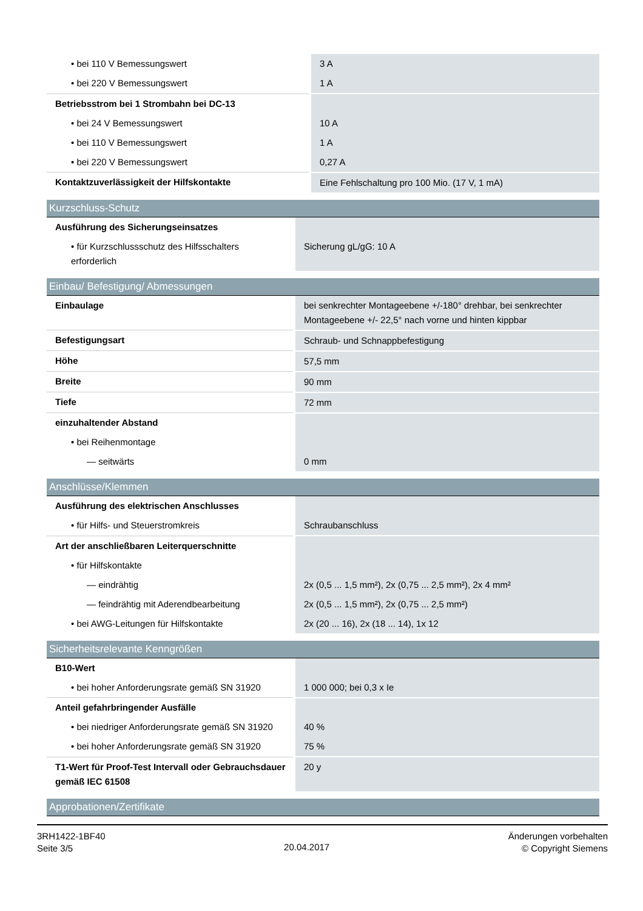| • bei 110 V Bemessungswert | 3 A |
| • bei 220 V Bemessungswert | 1 A |
| Betriebsstrom bei 1 Strombahn bei DC-13 | |
| • bei 24 V Bemessungswert | 10 A |
| • bei 110 V Bemessungswert | 1 A |
| • bei 220 V Bemessungswert | 0,27 A |
| Kontaktzuverlässigkeit der Hilfskontakte | Eine Fehlschaltung pro 100 Mio. (17 V, 1 mA) |
Kurzschluss-Schutz
| Ausführung des Sicherungseinsatzes | |
| • für Kurzschlussschutz des Hilfsschalters erforderlich | Sicherung gL/gG: 10 A |
Einbau/ Befestigung/ Abmessungen
| Einbaulage | bei senkrechter Montageebene +/-180° drehbar, bei senkrechter Montageebene +/- 22,5° nach vorne und hinten kippbar |
| Befestigungsart | Schraub- und Schnappbefestigung |
| Höhe | 57,5 mm |
| Breite | 90 mm |
| Tiefe | 72 mm |
| einzuhaltender Abstand | |
| • bei Reihenmontage | |
| — seitwärts | 0 mm |
Anschlüsse/Klemmen
| Ausführung des elektrischen Anschlusses | |
| • für Hilfs- und Steuerstromkreis | Schraubanschluss |
| Art der anschließbaren Leiterquerschnitte | |
| • für Hilfskontakte | |
| — eindrähtig | 2x (0,5 ... 1,5 mm²), 2x (0,75 ... 2,5 mm²), 2x 4 mm² |
| — feindrähtig mit Aderendbearbeitung | 2x (0,5 ... 1,5 mm²), 2x (0,75 ... 2,5 mm²) |
| • bei AWG-Leitungen für Hilfskontakte | 2x (20 ... 16), 2x (18 ... 14), 1x 12 |
Sicherheitsrelevante Kenngrößen
| B10-Wert | |
| • bei hoher Anforderungsrate gemäß SN 31920 | 1 000 000; bei 0,3 x Ie |
| Anteil gefahrbringender Ausfälle | |
| • bei niedriger Anforderungsrate gemäß SN 31920 | 40 % |
| • bei hoher Anforderungsrate gemäß SN 31920 | 75 % |
| T1-Wert für Proof-Test Intervall oder Gebrauchsdauer gemäß IEC 61508 | 20 y |
Approbationen/Zertifikate
3RH1422-1BF40
Seite 3/5
20.04.2017
Änderungen vorbehalten
© Copyright Siemens